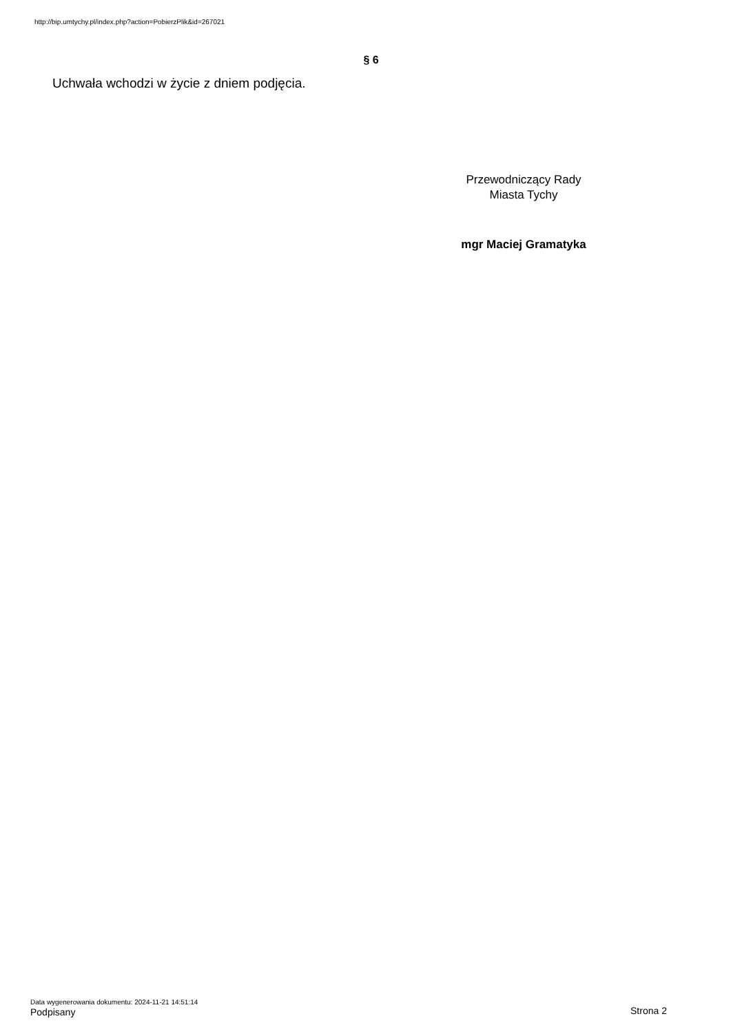http://bip.umtychy.pl/index.php?action=PobierzPlik&id=267021
§ 6
Uchwała wchodzi w życie z dniem podjęcia.
Przewodniczący Rady
Miasta Tychy
mgr Maciej Gramatyka
Data wygenerowania dokumentu: 2024-11-21 14:51:14
Podpisany Strona 2